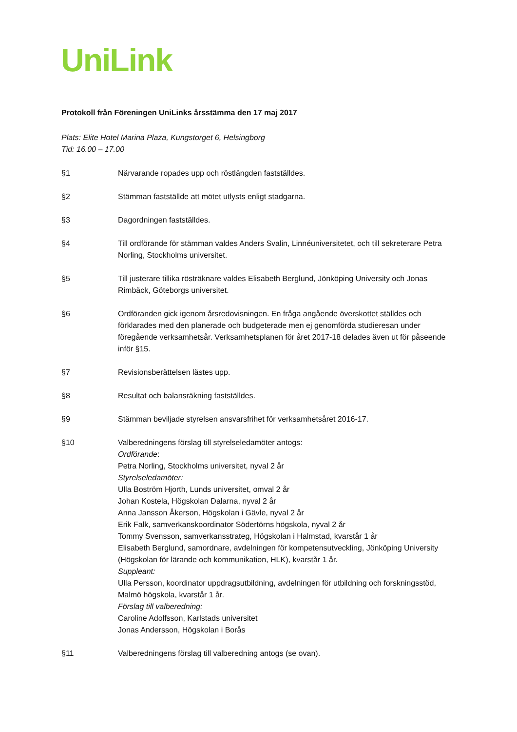UniLink
Protokoll från Föreningen UniLinks årsstämma den 17 maj 2017
Plats: Elite Hotel Marina Plaza, Kungstorget 6, Helsingborg
Tid: 16.00 – 17.00
§1 Närvarande ropades upp och röstlängden fastställdes.
§2 Stämman fastställde att mötet utlysts enligt stadgarna.
§3 Dagordningen fastställdes.
§4 Till ordförande för stämman valdes Anders Svalin, Linnéuniversitetet, och till sekreterare Petra Norling, Stockholms universitet.
§5 Till justerare tillika rösträknare valdes Elisabeth Berglund, Jönköping University och Jonas Rimbäck, Göteborgs universitet.
§6 Ordföranden gick igenom årsredovisningen. En fråga angående överskottet ställdes och förklarades med den planerade och budgeterade men ej genomförda studieresan under föregående verksamhetsår. Verksamhetsplanen för året 2017-18 delades även ut för påseende inför §15.
§7 Revisionsberättelsen lästes upp.
§8 Resultat och balansräkning fastställdes.
§9 Stämman beviljade styrelsen ansvarsfrihet för verksamhetsåret 2016-17.
§10 Valberedningens förslag till styrelseledamöter antogs:
Ordförande:
Petra Norling, Stockholms universitet, nyval 2 år
Styrelseledamöter:
Ulla Boström Hjorth, Lunds universitet, omval 2 år
Johan Kostela, Högskolan Dalarna, nyval 2 år
Anna Jansson Åkerson, Högskolan i Gävle, nyval 2 år
Erik Falk, samverkanskoordinator Södertörns högskola, nyval 2 år
Tommy Svensson, samverkansstrateg, Högskolan i Halmstad, kvarstår 1 år
Elisabeth Berglund, samordnare, avdelningen för kompetensutveckling, Jönköping University (Högskolan för lärande och kommunikation, HLK), kvarstår 1 år.
Suppleant:
Ulla Persson, koordinator uppdragsutbildning, avdelningen för utbildning och forskningsstöd, Malmö högskola, kvarstår 1 år.
Förslag till valberedning:
Caroline Adolfsson, Karlstads universitet
Jonas Andersson, Högskolan i Borås
§11 Valberedningens förslag till valberedning antogs (se ovan).